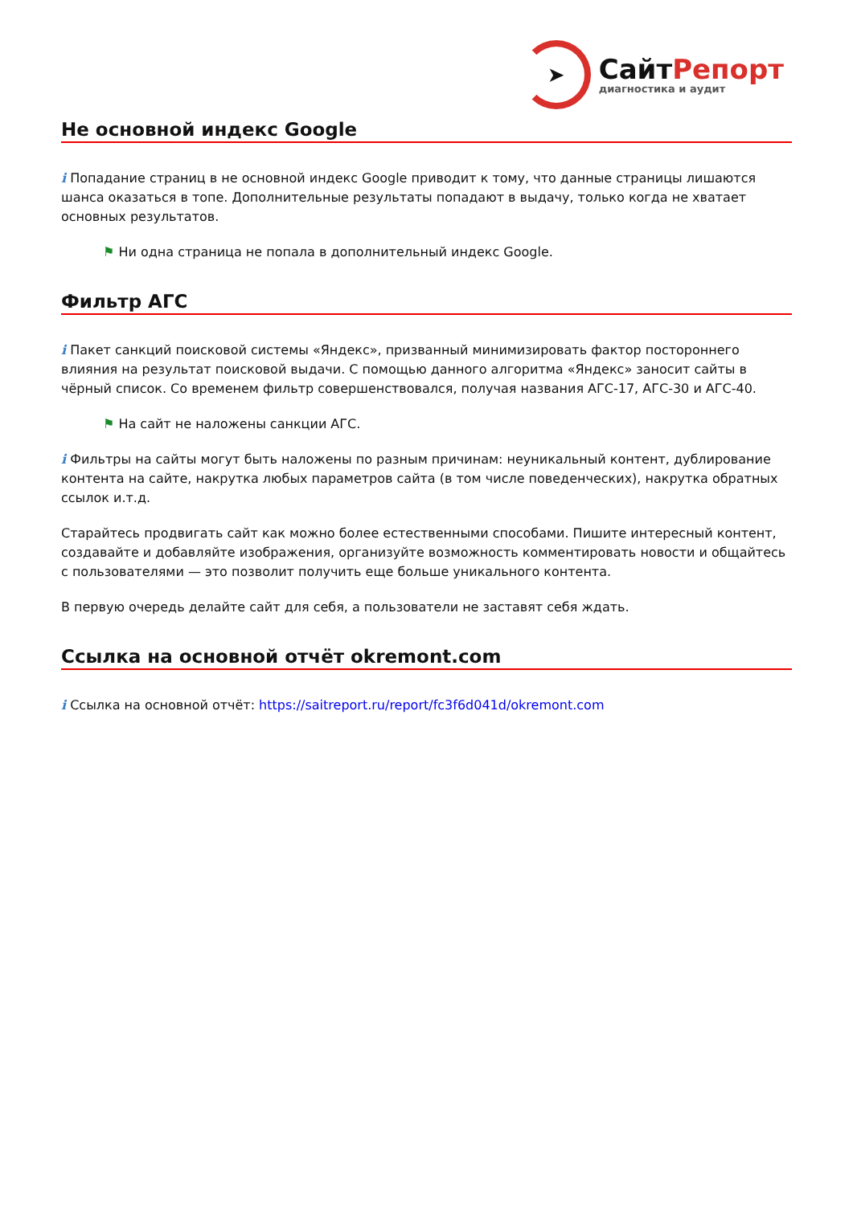➤
СайтРепорт
диагностика и аудит
Не основной индекс Google
i Попадание страниц в не основной индекс Google приводит к тому, что данные страницы лишаются шанса оказаться в топе. Дополнительные результаты попадают в выдачу, только когда не хватает основных результатов.
⚑ Ни одна страница не попала в дополнительный индекс Google.
Фильтр АГС
i Пакет санкций поисковой системы «Яндекс», призванный минимизировать фактор постороннего влияния на результат поисковой выдачи. С помощью данного алгоритма «Яндекс» заносит сайты в чёрный список. Со временем фильтр совершенствовался, получая названия АГС-17, АГС-30 и АГС-40.
⚑ На сайт не наложены санкции АГС.
i Фильтры на сайты могут быть наложены по разным причинам: неуникальный контент, дублирование контента на сайте, накрутка любых параметров сайта (в том числе поведенческих), накрутка обратных ссылок и.т.д.
Старайтесь продвигать сайт как можно более естественными способами. Пишите интересный контент, создавайте и добавляйте изображения, организуйте возможность комментировать новости и общайтесь с пользователями — это позволит получить еще больше уникального контента.
В первую очередь делайте сайт для себя, а пользователи не заставят себя ждать.
Ссылка на основной отчёт okremont.com
i Ссылка на основной отчёт: https://saitreport.ru/report/fc3f6d041d/okremont.com